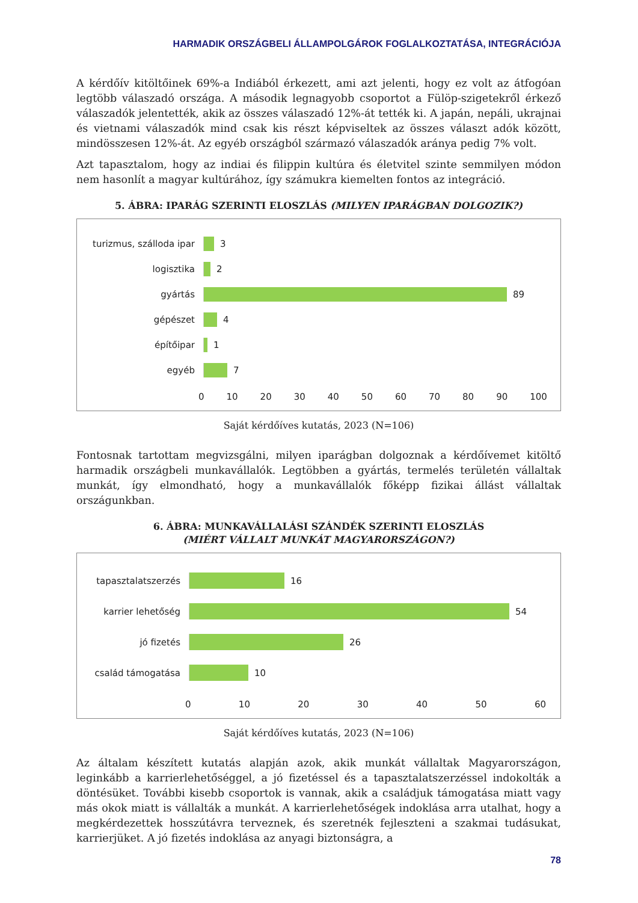HARMADIK ORSZÁGBELI ÁLLAMPOLGÁROK FOGLALKOZTATÁSA, INTEGRÁCIÓJA
A kérdőív kitöltőinek 69%-a Indiából érkezett, ami azt jelenti, hogy ez volt az átfogóan legtöbb válaszadó országa. A második legnagyobb csoportot a Fülöp-szigetekről érkező válaszadók jelentették, akik az összes válaszadó 12%-át tették ki. A japán, nepáli, ukrajnai és vietnami válaszadók mind csak kis részt képviseltek az összes választ adók között, mindösszesen 12%-át. Az egyéb országból származó válaszadók aránya pedig 7% volt.
Azt tapasztalom, hogy az indiai és filippin kultúra és életvitel szinte semmilyen módon nem hasonlít a magyar kultúrához, így számukra kiemelten fontos az integráció.
5. ÁBRA: IPARÁG SZERINTI ELOSZLÁS (MILYEN IPARÁGBAN DOLGOZIK?)
turizmus, szálloda ipar
3
logisztika 2
gyártás 89
gépészet 4
építőipar 1
egyéb 7
0 10 20 30 40 50 60 70 80 90 100
Saját kérdőíves kutatás, 2023 (N=106)
Fontosnak tartottam megvizsgálni, milyen iparágban dolgoznak a kérdőívemet kitöltő harmadik országbeli munkavállalók. Legtöbben a gyártás, termelés területén vállaltak munkát, így elmondható, hogy a munkavállalók főképp fizikai állást vállaltak országunkban.
6. ÁBRA: MUNKAVÁLLALÁSI SZÁNDÉK SZERINTI ELOSZLÁS
(MIÉRT VÁLLALT MUNKÁT MAGYARORSZÁGON?)
tapasztalatszerzés 16
karrier lehetőség 54
jó fizetés 26
család támogatása 10
0 10 20 30 40 50 60
Saját kérdőíves kutatás, 2023 (N=106)
Az általam készített kutatás alapján azok, akik munkát vállaltak Magyarországon, leginkább a karrierlehetőséggel, a jó fizetéssel és a tapasztalatszerzéssel indokolták a döntésüket. További kisebb csoportok is vannak, akik a családjuk támogatása miatt vagy más okok miatt is vállalták a munkát. A karrierlehetőségek indoklása arra utalhat, hogy a megkérdezettek hosszútávra terveznek, és szeretnék fejleszteni a szakmai tudásukat, karrierjüket. A jó fizetés indoklása az anyagi biztonságra, a
78